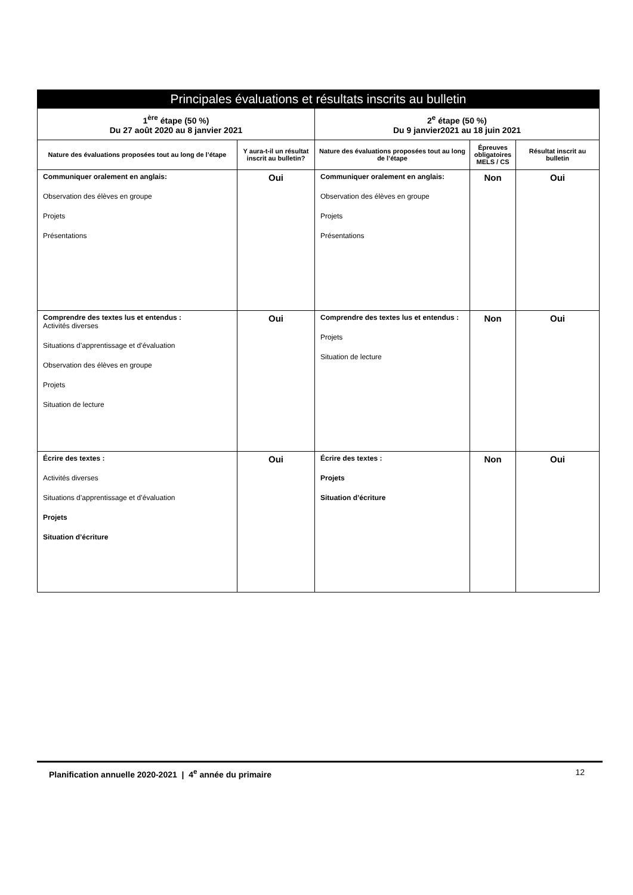| Principales évaluations et résultats inscrits au bulletin | | | | |
| --- | --- | --- | --- | --- |
| 1<sup>ère</sup> étape (50 %) Du 27 août 2020 au 8 janvier 2021 | | 2<sup>e</sup> étape (50 %) Du 9 janvier2021 au 18 juin 2021 | | |
| Nature des évaluations proposées tout au long de l’étape | Y aura-t-il un résultat inscrit au bulletin? | Nature des évaluations proposées tout au long de l’étape | Épreuves obligatoires MELS / CS | Résultat inscrit au bulletin |
| Communiquer oralement en anglais: Observation des élèves en groupe Projets Présentations | Oui | Communiquer oralement en anglais: Observation des élèves en groupe Projets Présentations | Non | Oui |
| Comprendre des textes lus et entendus : Activités diverses Situations d’apprentissage et d’évaluation Observation des élèves en groupe Projets Situation de lecture | Oui | Comprendre des textes lus et entendus : Projets Situation de lecture | Non | Oui |
| Écrire des textes : Activités diverses Situations d’apprentissage et d’évaluation Projets Situation d’écriture | Oui | Écrire des textes : Projets Situation d’écriture | Non | Oui |
Planification annuelle 2020-2021 | 4<sup>e</sup> année du primaire 12